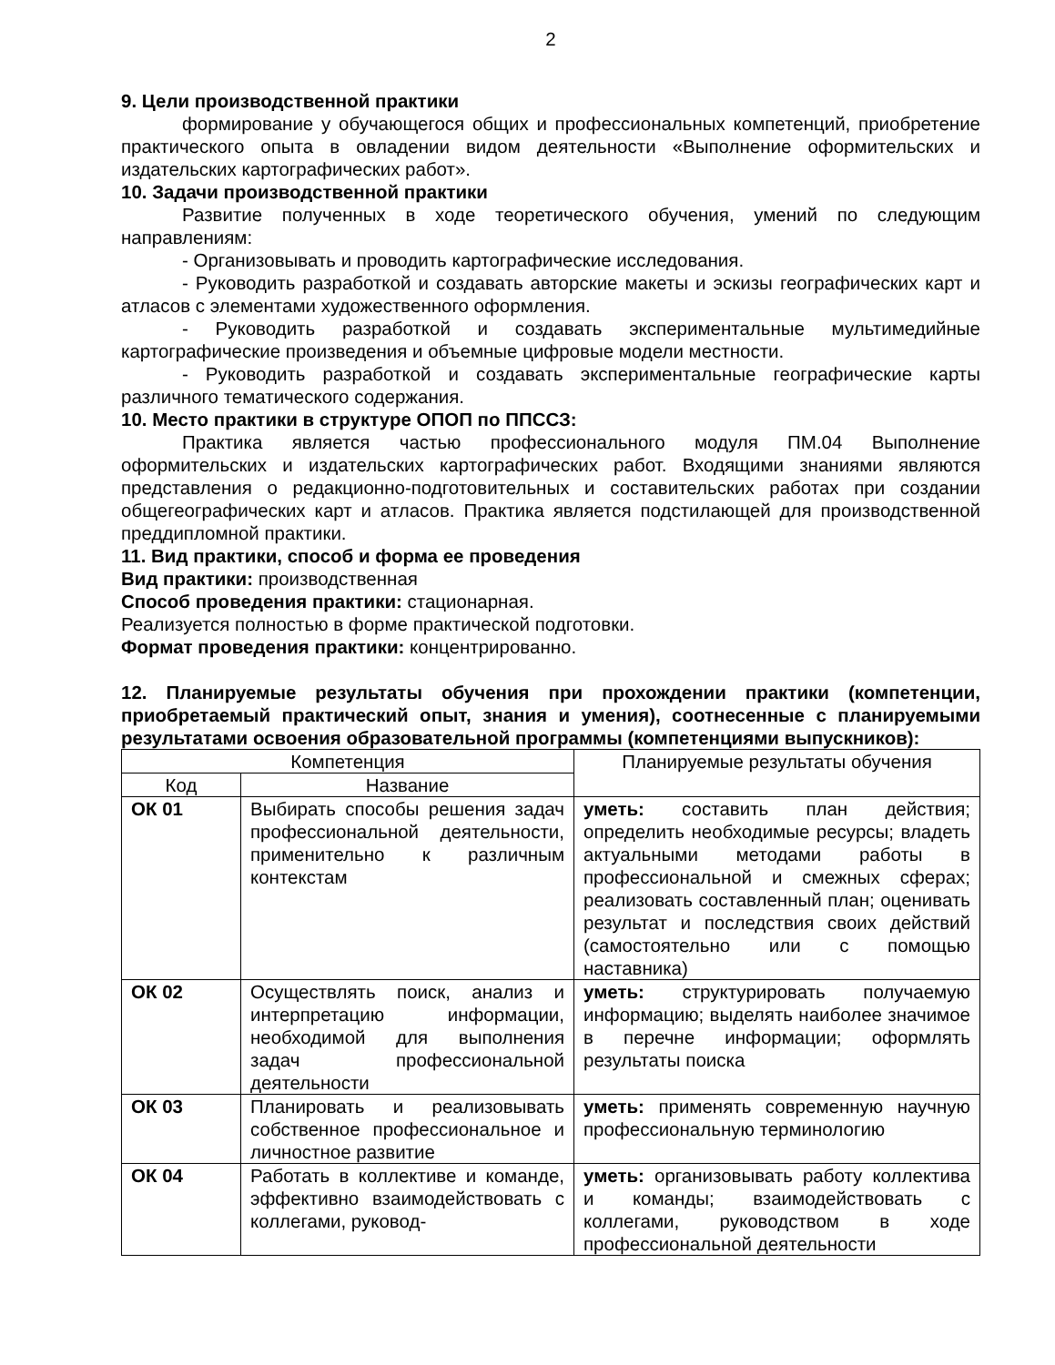2
9. Цели производственной практики
формирование у обучающегося общих и профессиональных компетенций, приобретение практического опыта в овладении видом деятельности «Выполнение оформительских и издательских картографических работ».
10. Задачи производственной практики
Развитие полученных в ходе теоретического обучения, умений по следующим направлениям:
- Организовывать и проводить картографические исследования.
- Руководить разработкой и создавать авторские макеты и эскизы географических карт и атласов с элементами художественного оформления.
- Руководить разработкой и создавать экспериментальные мультимедийные картографические произведения и объемные цифровые модели местности.
- Руководить разработкой и создавать экспериментальные географические карты различного тематического содержания.
10. Место практики в структуре ОПОП по ППССЗ:
Практика является частью профессионального модуля ПМ.04 Выполнение оформительских и издательских картографических работ. Входящими знаниями являются представления о редакционно-подготовительных и составительских работах при создании общегеографических карт и атласов. Практика является подстилающей для производственной преддипломной практики.
11. Вид практики, способ и форма ее проведения
Вид практики: производственная
Способ проведения практики: стационарная.
Реализуется полностью в форме практической подготовки.
Формат проведения практики: концентрированно.
12. Планируемые результаты обучения при прохождении практики (компетенции, приобретаемый практический опыт, знания и умения), соотнесенные с планируемыми результатами освоения образовательной программы (компетенциями выпускников):
| Компетенция | | Планируемые результаты обучения |
| --- | --- | --- |
| Код | Название | |
| ОК 01 | Выбирать способы решения задач профессиональной деятельности, применительно к различным контекстам | уметь: составить план действия; определить необходимые ресурсы; владеть актуальными методами работы в профессиональной и смежных сферах; реализовать составленный план; оценивать результат и последствия своих действий (самостоятельно или с помощью наставника) |
| ОК 02 | Осуществлять поиск, анализ и интерпретацию информации, необходимой для выполнения задач профессиональной деятельности | уметь: структурировать получаемую информацию; выделять наиболее значимое в перечне информации; оформлять результаты поиска |
| ОК 03 | Планировать и реализовывать собственное профессиональное и личностное развитие | уметь: применять современную научную профессиональную терминологию |
| ОК 04 | Работать в коллективе и команде, эффективно взаимодействовать с коллегами, руковод- | уметь: организовывать работу коллектива и команды; взаимодействовать с коллегами, руководством в ходе профессиональной деятельности |